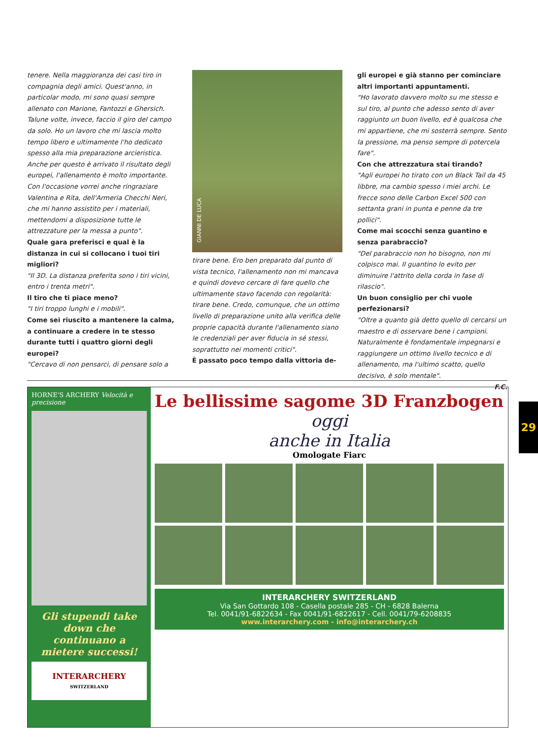tenere. Nella maggioranza dei casi tiro in compagnia degli amici. Quest'anno, in particolar modo, mi sono quasi sempre allenato con Marione, Fantozzi e Ghersich. Talune volte, invece, faccio il giro del campo da solo. Ho un lavoro che mi lascia molto tempo libero e ultimamente l'ho dedicato spesso alla mia preparazione arcieristica. Anche per questo è arrivato il risultato degli europei, l'allenamento è molto importante. Con l'occasione vorrei anche ringraziare Valentina e Rita, dell'Armeria Checchi Neri, che mi hanno assistito per i materiali, mettendomi a disposizione tutte le attrezzature per la messa a punto".
Quale gara preferisci e qual è la distanza in cui si collocano i tuoi tiri migliori?
"Il 3D. La distanza preferita sono i tiri vicini, entro i trenta metri".
Il tiro che ti piace meno?
"I tiri troppo lunghi e i mobili".
Come sei riuscito a mantenere la calma, a continuare a credere in te stesso durante tutti i quattro giorni degli europei?
"Cercavo di non pensarci, di pensare solo a
GIANNI DE LUCA
tirare bene. Ero ben preparato dal punto di vista tecnico, l'allenamento non mi mancava e quindi dovevo cercare di fare quello che ultimamente stavo facendo con regolarità: tirare bene. Credo, comunque, che un ottimo livello di preparazione unito alla verifica delle proprie capacità durante l'allenamento siano le credenziali per aver fiducia in sé stessi, soprattutto nei momenti critici".
È passato poco tempo dalla vittoria de-
gli europei e già stanno per cominciare altri importanti appuntamenti.
"Ho lavorato davvero molto su me stesso e sul tiro, al punto che adesso sento di aver raggiunto un buon livello, ed è qualcosa che mi appartiene, che mi sosterrà sempre. Sento la pressione, ma penso sempre di potercela fare".
Con che attrezzatura stai tirando?
"Agli europei ho tirato con un Black Tail da 45 libbre, ma cambio spesso i miei archi. Le frecce sono delle Carbon Excel 500 con settanta grani in punta e penne da tre pollici".
Come mai scocchi senza guantino e senza parabraccio?
"Del parabraccio non ho bisogno, non mi colpisco mai. Il guantino lo evito per diminuire l'attrito della corda in fase di rilascio".
Un buon consiglio per chi vuole perfezionarsi?
"Oltre a quanto già detto quello di cercarsi un maestro e di osservare bene i campioni. Naturalmente è fondamentale impegnarsi e raggiungere un ottimo livello tecnico e di allenamento, ma l'ultimo scatto, quello decisivo, è solo mentale".
F.C.
HORNE'S ARCHERY Velocità e precisione
Gli stupendi take down che continuano a mietere successi!
INTERARCHERY
SWITZERLAND
Le bellissime sagome 3D Franzbogen
oggi
anche in Italia
Omologate Fiarc
INTERARCHERY SWITZERLAND
Via San Gottardo 108 - Casella postale 285 - CH - 6828 Balerna
Tel. 0041/91-6822634 - Fax 0041/91-6822617 - Cell. 0041/79-6208835
www.interarchery.com - info@interarchery.ch
29